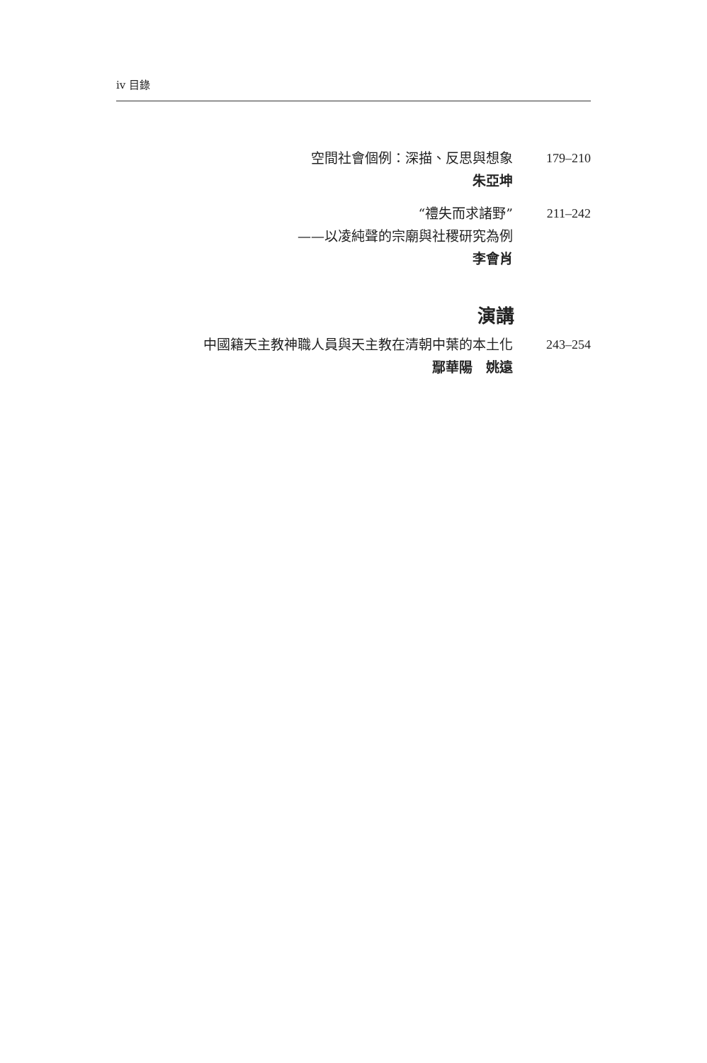iv 目錄
空間社會個例：深描、反思與想象
朱亞坤
179–210
“禮失而求諸野”
——以凌純聲的宗廟與社稷研究為例
李會肖
211–242
演講
中國籍天主教神職人員與天主教在清朝中葉的本土化
鄢華陽　姚遠
243–254